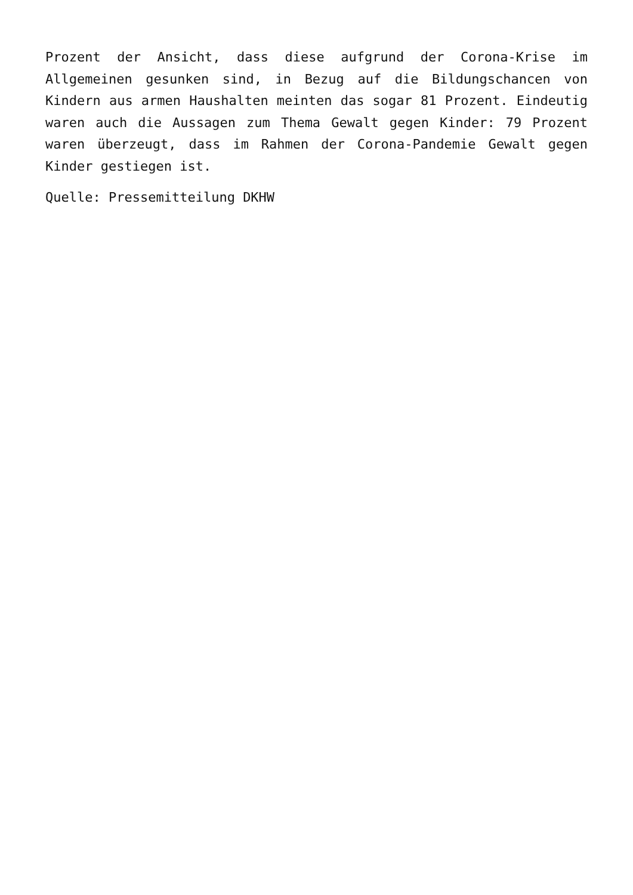Prozent der Ansicht, dass diese aufgrund der Corona-Krise im Allgemeinen gesunken sind, in Bezug auf die Bildungschancen von Kindern aus armen Haushalten meinten das sogar 81 Prozent. Eindeutig waren auch die Aussagen zum Thema Gewalt gegen Kinder: 79 Prozent waren überzeugt, dass im Rahmen der Corona-Pandemie Gewalt gegen Kinder gestiegen ist.
Quelle: Pressemitteilung DKHW